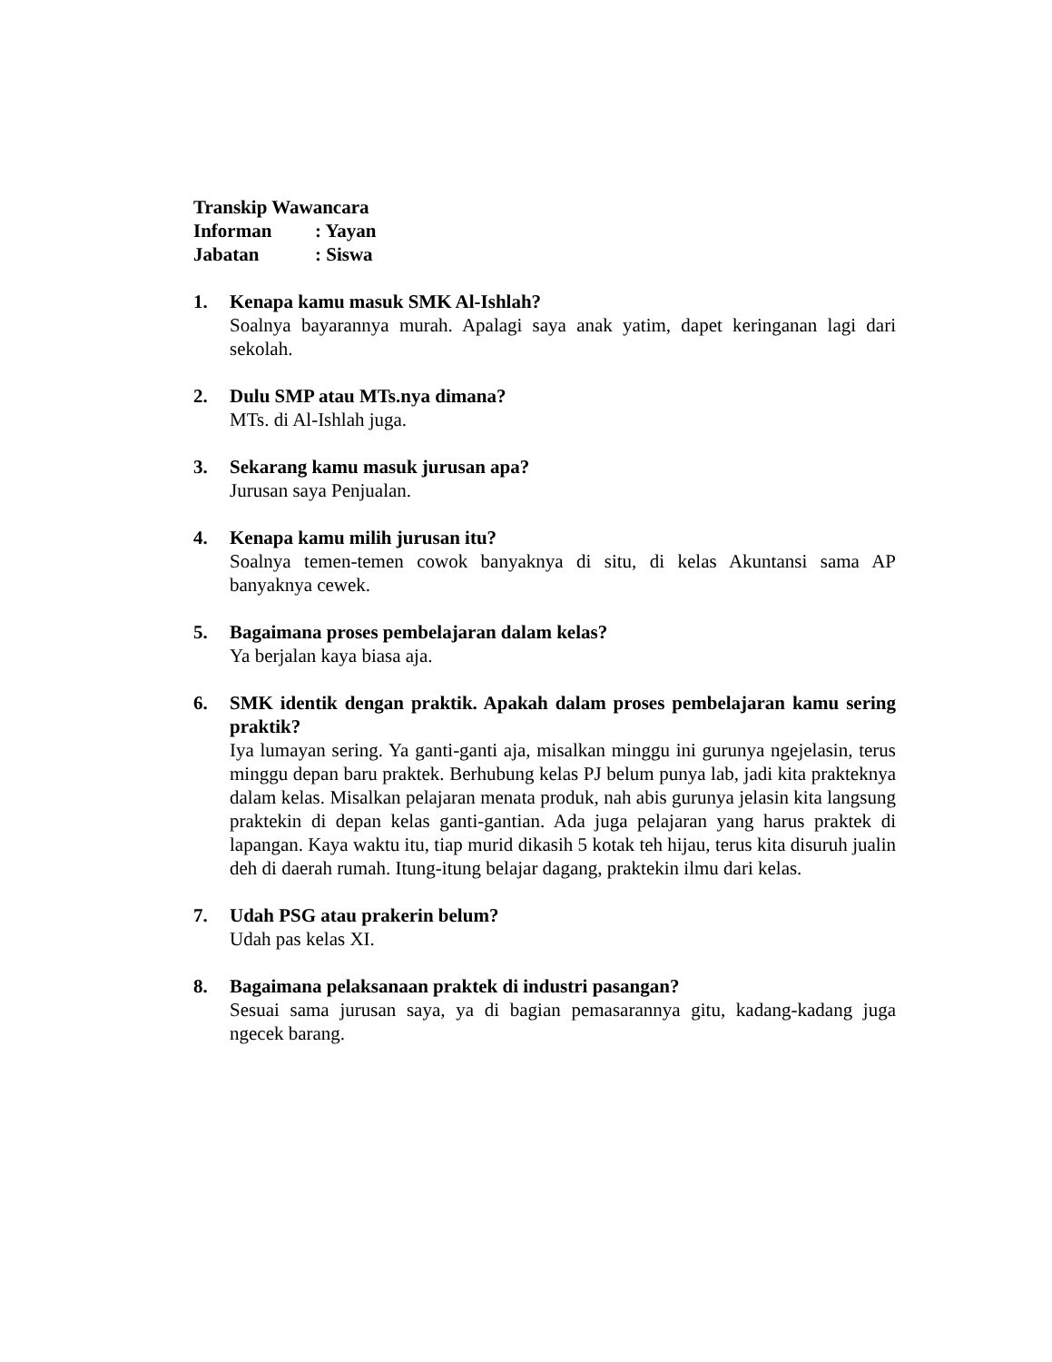Transkip Wawancara
Informan: Yayan
Jabatan: Siswa
1. Kenapa kamu masuk SMK Al-Ishlah?
Soalnya bayarannya murah. Apalagi saya anak yatim, dapet keringanan lagi dari sekolah.
2. Dulu SMP atau MTs.nya dimana?
MTs. di Al-Ishlah juga.
3. Sekarang kamu masuk jurusan apa?
Jurusan saya Penjualan.
4. Kenapa kamu milih jurusan itu?
Soalnya temen-temen cowok banyaknya di situ, di kelas Akuntansi sama AP banyaknya cewek.
5. Bagaimana proses pembelajaran dalam kelas?
Ya berjalan kaya biasa aja.
6. SMK identik dengan praktik. Apakah dalam proses pembelajaran kamu sering praktik?
Iya lumayan sering. Ya ganti-ganti aja, misalkan minggu ini gurunya ngejelasin, terus minggu depan baru praktek. Berhubung kelas PJ belum punya lab, jadi kita prakteknya dalam kelas. Misalkan pelajaran menata produk, nah abis gurunya jelasin kita langsung praktekin di depan kelas ganti-gantian. Ada juga pelajaran yang harus praktek di lapangan. Kaya waktu itu, tiap murid dikasih 5 kotak teh hijau, terus kita disuruh jualin deh di daerah rumah. Itung-itung belajar dagang, praktekin ilmu dari kelas.
7. Udah PSG atau prakerin belum?
Udah pas kelas XI.
8. Bagaimana pelaksanaan praktek di industri pasangan?
Sesuai sama jurusan saya, ya di bagian pemasarannya gitu, kadang-kadang juga ngecek barang.